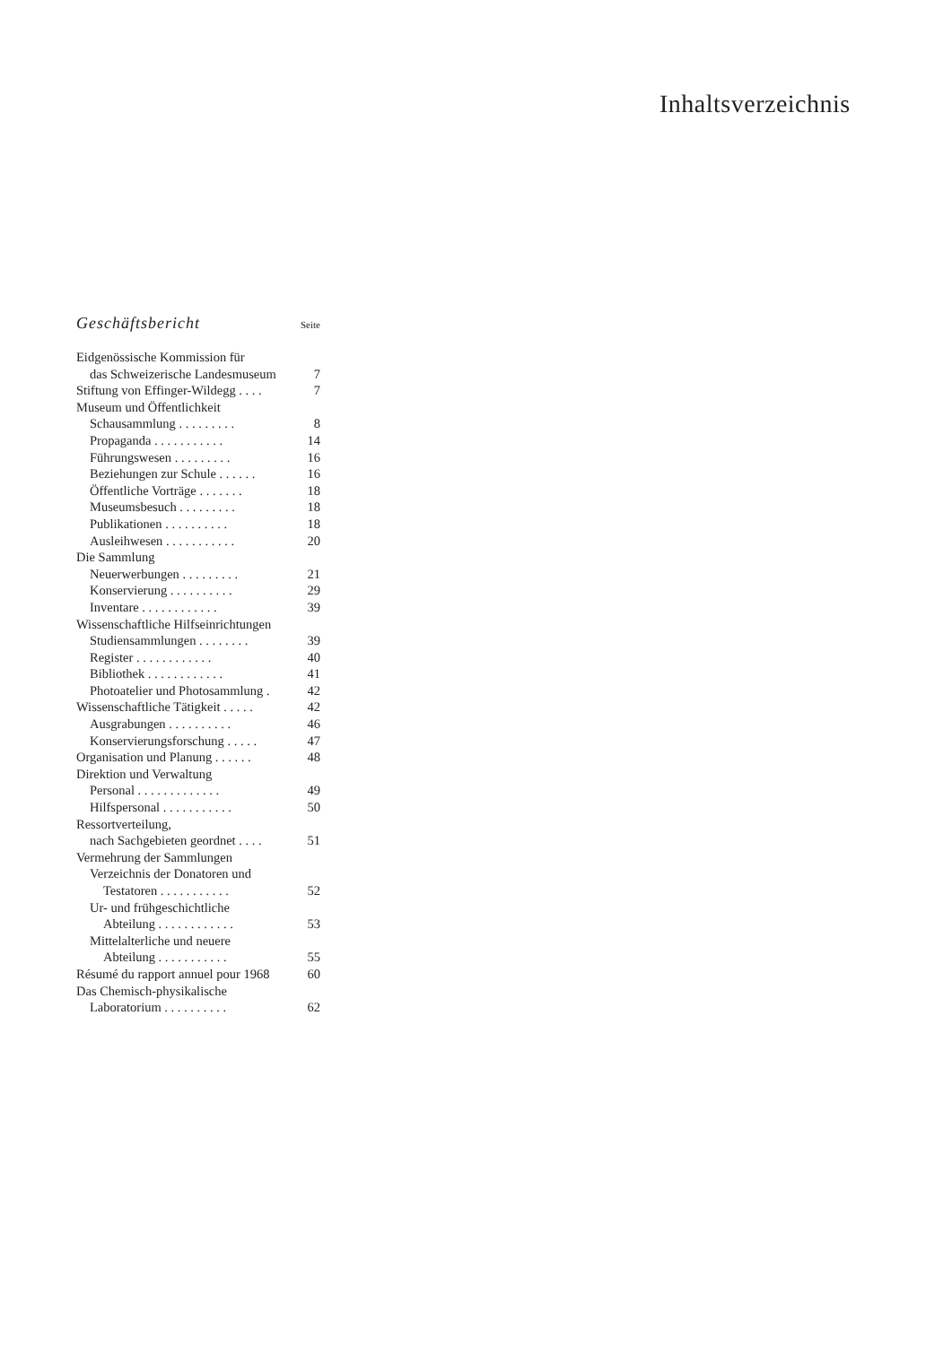Inhaltsverzeichnis
Geschäftsbericht Seite
| Eidgenössische Kommission für | |
| das Schweizerische Landesmuseum | 7 |
| Stiftung von Effinger-Wildegg . . . . | 7 |
| Museum und Öffentlichkeit | |
| Schausammlung . . . . . . . . . | 8 |
| Propaganda . . . . . . . . . . . | 14 |
| Führungswesen . . . . . . . . . | 16 |
| Beziehungen zur Schule . . . . . . | 16 |
| Öffentliche Vorträge . . . . . . . | 18 |
| Museumsbesuch . . . . . . . . . | 18 |
| Publikationen . . . . . . . . . . | 18 |
| Ausleihwesen . . . . . . . . . . . | 20 |
| Die Sammlung | |
| Neuerwerbungen . . . . . . . . . | 21 |
| Konservierung . . . . . . . . . . | 29 |
| Inventare . . . . . . . . . . . . | 39 |
| Wissenschaftliche Hilfseinrichtungen | |
| Studiensammlungen . . . . . . . . | 39 |
| Register . . . . . . . . . . . . | 40 |
| Bibliothek . . . . . . . . . . . . | 41 |
| Photoatelier und Photosammlung . | 42 |
| Wissenschaftliche Tätigkeit . . . . . | 42 |
| Ausgrabungen . . . . . . . . . . | 46 |
| Konservierungsforschung . . . . . | 47 |
| Organisation und Planung . . . . . . | 48 |
| Direktion und Verwaltung | |
| Personal . . . . . . . . . . . . . | 49 |
| Hilfspersonal . . . . . . . . . . . | 50 |
| Ressortverteilung, | |
| nach Sachgebieten geordnet . . . . | 51 |
| Vermehrung der Sammlungen | |
| Verzeichnis der Donatoren und | |
| Testatoren . . . . . . . . . . . | 52 |
| Ur- und frühgeschichtliche | |
| Abteilung . . . . . . . . . . . . | 53 |
| Mittelalterliche und neuere | |
| Abteilung . . . . . . . . . . . | 55 |
| Résumé du rapport annuel pour 1968 | 60 |
| Das Chemisch-physikalische | |
| Laboratorium . . . . . . . . . . | 62 |